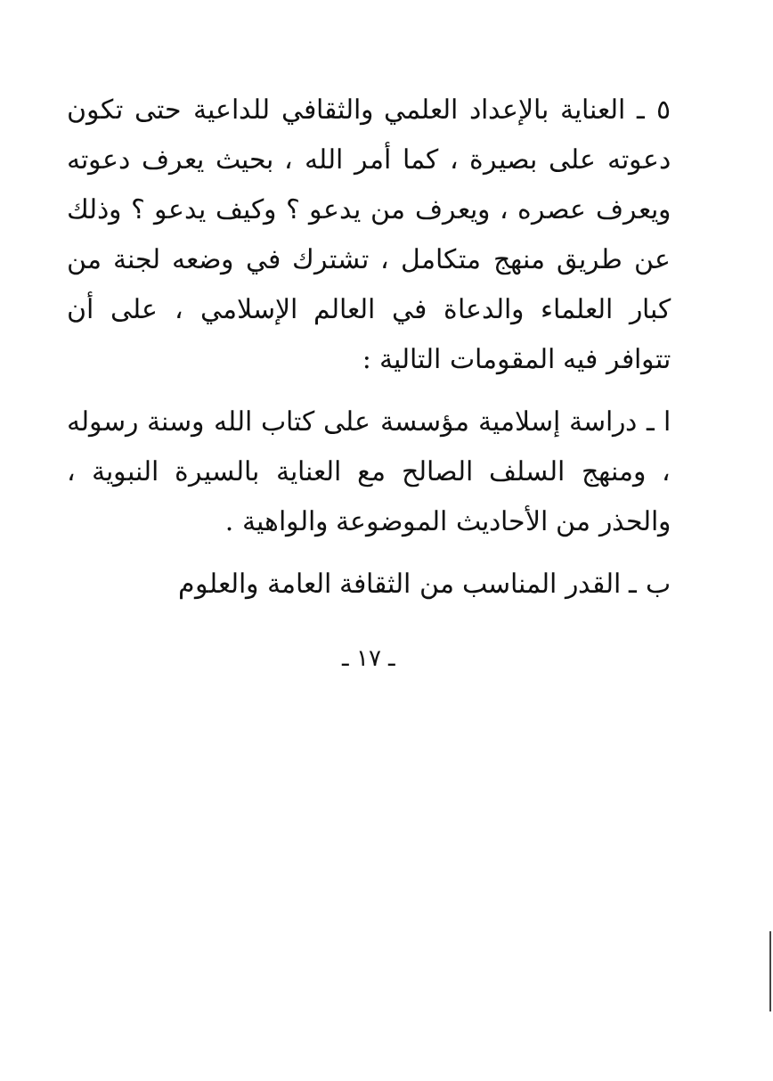٥ ـ العناية بالإعداد العلمي والثقافي للداعية حتى تكون دعوته على بصيرة ، كما أمر الله ، بحيث يعرف دعوته ويعرف عصره ، ويعرف من يدعو ؟ وكيف يدعو ؟ وذلك عن طريق منهج متكامل ، تشترك في وضعه لجنة من كبار العلماء والدعاة في العالم الإسلامي ، على أن تتوافر فيه المقومات التالية :
ا ـ دراسة إسلامية مؤسسة على كتاب الله وسنة رسوله ، ومنهج السلف الصالح مع العناية بالسيرة النبوية ، والحذر من الأحاديث الموضوعة والواهية .
ب ـ القدر المناسب من الثقافة العامة والعلوم
ـ ١٧ ـ